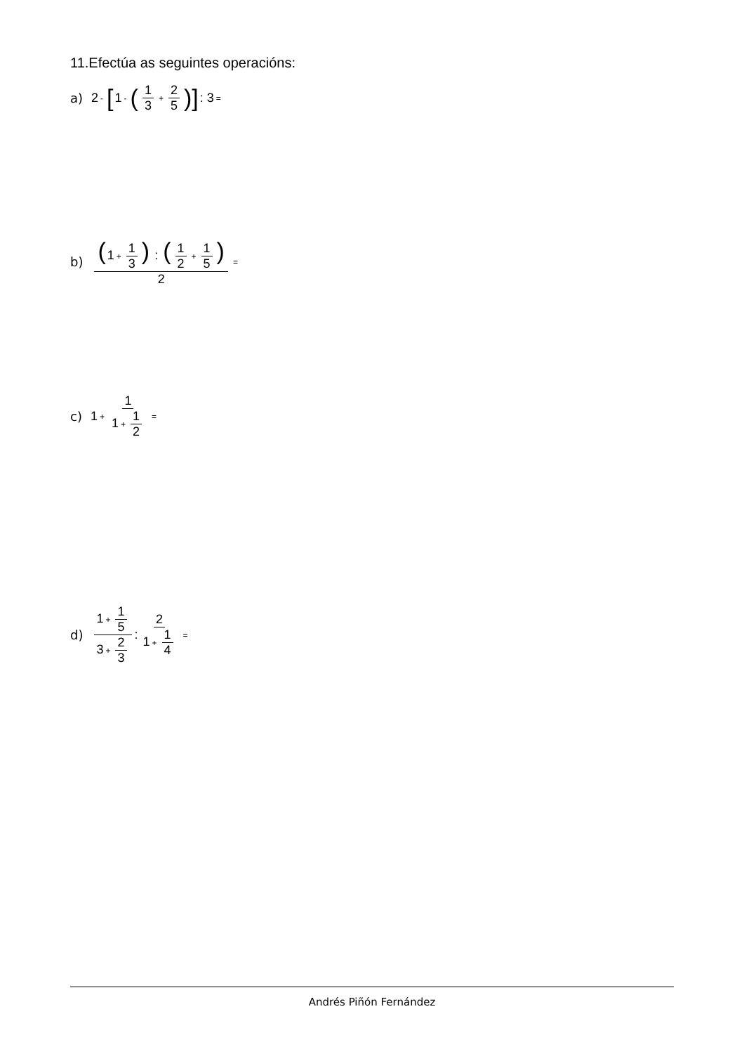11.Efectúa as seguintes operacións:
a) 2 - [1 - (1 3 + 2 5)] : 3 =
b) (1 + 1 3) : (1 2 + 1 5) 2 =
c) 1 + 1 1 + 1 2 =
d) 1 + 1 5 3 + 2 3 : 2 1 + 1 4 =
Andrés Piñón Fernández